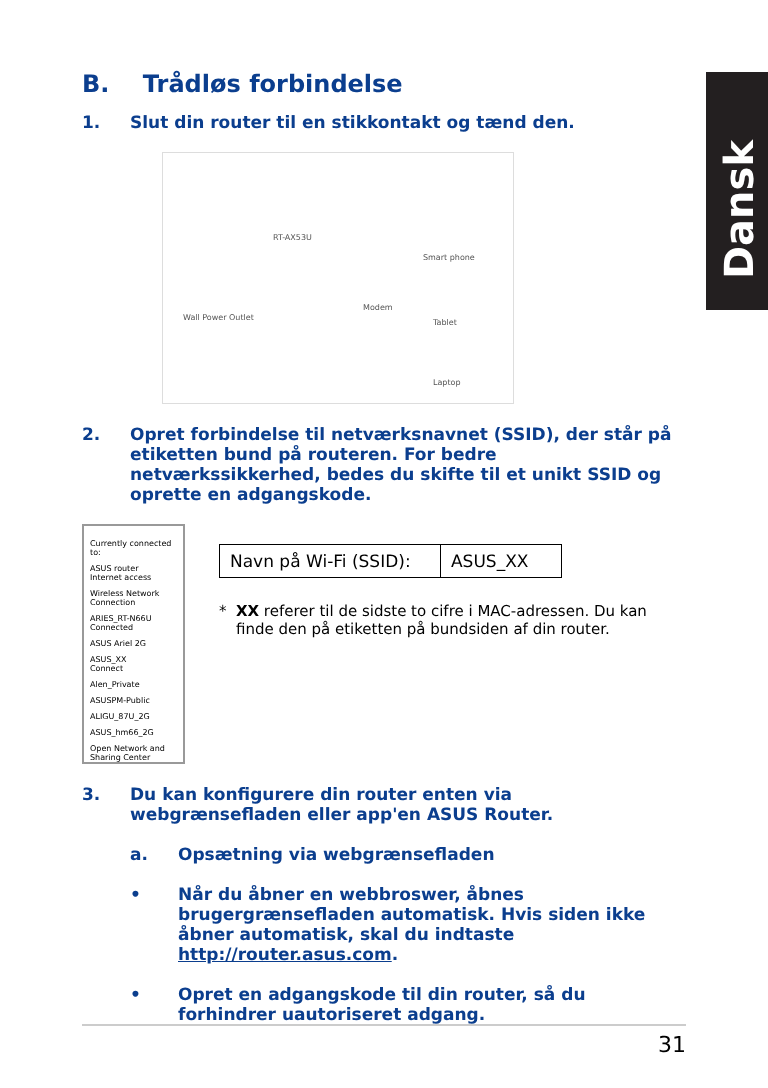Dansk
B. Trådløs forbindelse
1. Slut din router til en stikkontakt og tænd den.
RT-AX53U
Smart phone
Wall Power Outlet
Modem
Tablet
Laptop
2. Opret forbindelse til netværksnavnet (SSID), der står på etiketten bund på routeren. For bedre netværkssikkerhed, bedes du skifte til et unikt SSID og oprette en adgangskode.
Currently connected to:
ASUS router
Internet access
Wireless Network Connection
ARIES_RT-N66U Connected
ASUS Ariel 2G
ASUS_XX
Connect
Alen_Private
ASUSPM-Public
ALIGU_87U_2G
ASUS_hm66_2G
Open Network and Sharing Center
| Navn på Wi-Fi (SSID): | ASUS_XX |
* XX referer til de sidste to cifre i MAC-adressen. Du kan finde den på etiketten på bundsiden af din router.
3. Du kan konfigurere din router enten via webgrænsefladen eller app'en ASUS Router.
a. Opsætning via webgrænsefladen
• Når du åbner en webbroswer, åbnes brugergrænsefladen automatisk. Hvis siden ikke åbner automatisk, skal du indtaste http://router.asus.com.
• Opret en adgangskode til din router, så du forhindrer uautoriseret adgang.
31